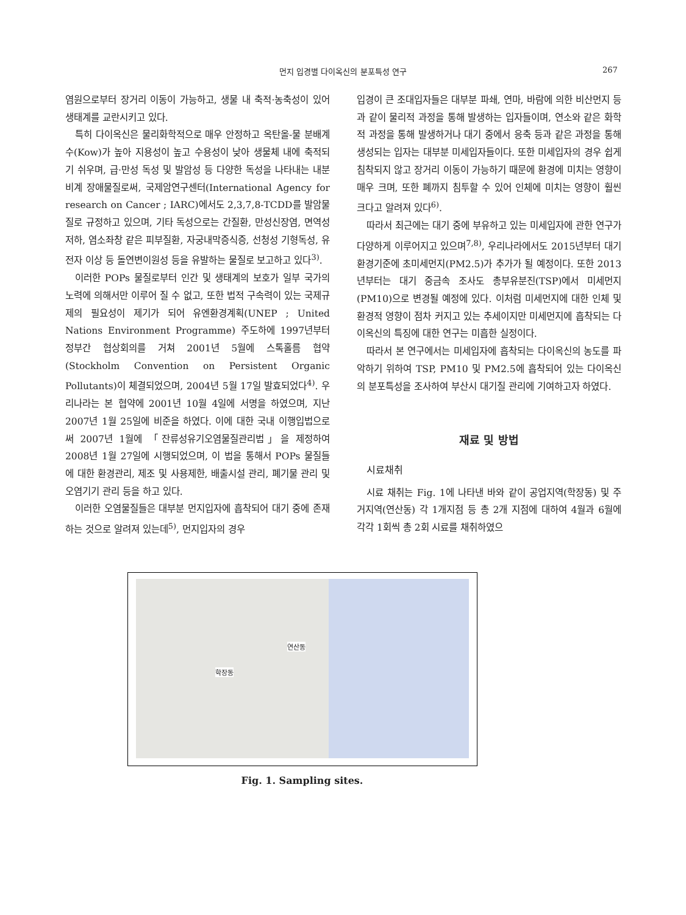먼지 입경별 다이옥신의 분포특성 연구 267
염원으로부터 장거리 이동이 가능하고, 생물 내 축적·농축성이 있어 생태계를 교란시키고 있다.
특히 다이옥신은 물리화학적으로 매우 안정하고 옥탄올-물 분배계수(Kow)가 높아 지용성이 높고 수용성이 낮아 생물체 내에 축적되기 쉬우며, 급·만성 독성 및 발암성 등 다양한 독성을 나타내는 내분비계 장애물질로써, 국제암연구센터(International Agency for research on Cancer ; IARC)에서도 2,3,7,8-TCDD를 발암물질로 규정하고 있으며, 기타 독성으로는 간질환, 만성신장염, 면역성 저하, 염소좌창 같은 피부질환, 자궁내막증식증, 선청성 기형독성, 유전자 이상 등 돌연변이원성 등을 유발하는 물질로 보고하고 있다<sup>3)</sup>.
이러한 POPs 물질로부터 인간 및 생태계의 보호가 일부 국가의 노력에 의해서만 이루어 질 수 없고, 또한 법적 구속력이 있는 국제규제의 필요성이 제기가 되어 유엔환경계획(UNEP ; United Nations Environment Programme) 주도하에 1997년부터 정부간 협상회의를 거쳐 2001년 5월에 스톡홀름 협약(Stockholm Convention on Persistent Organic Pollutants)이 체결되었으며, 2004년 5월 17일 발효되었다<sup>4)</sup>. 우리나라는 본 협약에 2001년 10월 4일에 서명을 하였으며, 지난 2007년 1월 25일에 비준을 하였다. 이에 대한 국내 이행입법으로써 2007년 1월에 「잔류성유기오염물질관리법」을 제정하여 2008년 1월 27일에 시행되었으며, 이 법을 통해서 POPs 물질들에 대한 환경관리, 제조 및 사용제한, 배출시설 관리, 폐기물 관리 및 오염기기 관리 등을 하고 있다.
이러한 오염물질들은 대부분 먼지입자에 흡착되어 대기 중에 존재하는 것으로 알려져 있는데<sup>5)</sup>, 먼지입자의 경우
입경이 큰 조대입자들은 대부분 파쇄, 연마, 바람에 의한 비산먼지 등과 같이 물리적 과정을 통해 발생하는 입자들이며, 연소와 같은 화학적 과정을 통해 발생하거나 대기 중에서 응축 등과 같은 과정을 통해 생성되는 입자는 대부분 미세입자들이다. 또한 미세입자의 경우 쉽게 침착되지 않고 장거리 이동이 가능하기 때문에 환경에 미치는 영향이 매우 크며, 또한 폐까지 침투할 수 있어 인체에 미치는 영향이 훨씬 크다고 알려져 있다<sup>6)</sup>.
따라서 최근에는 대기 중에 부유하고 있는 미세입자에 관한 연구가 다양하게 이루어지고 있으며<sup>7,8)</sup>, 우리나라에서도 2015년부터 대기환경기준에 초미세먼지(PM2.5)가 추가가 될 예정이다. 또한 2013년부터는 대기 중금속 조사도 총부유분진(TSP)에서 미세먼지(PM10)으로 변경될 예정에 있다. 이처럼 미세먼지에 대한 인체 및 환경적 영향이 점차 커지고 있는 추세이지만 미세먼지에 흡착되는 다이옥신의 특징에 대한 연구는 미흡한 실정이다.
따라서 본 연구에서는 미세입자에 흡착되는 다이옥신의 농도를 파악하기 위하여 TSP, PM10 및 PM2.5에 흡착되어 있는 다이옥신의 분포특성을 조사하여 부산시 대기질 관리에 기여하고자 하였다.
재료 및 방법
시료채취
시료 채취는 Fig. 1에 나타낸 바와 같이 공업지역(학장동) 및 주거지역(연산동) 각 1개지점 등 총 2개 지점에 대하여 4월과 6월에 각각 1회씩 총 2회 시료를 채취하였으
연산동
학장동
Fig. 1. Sampling sites.